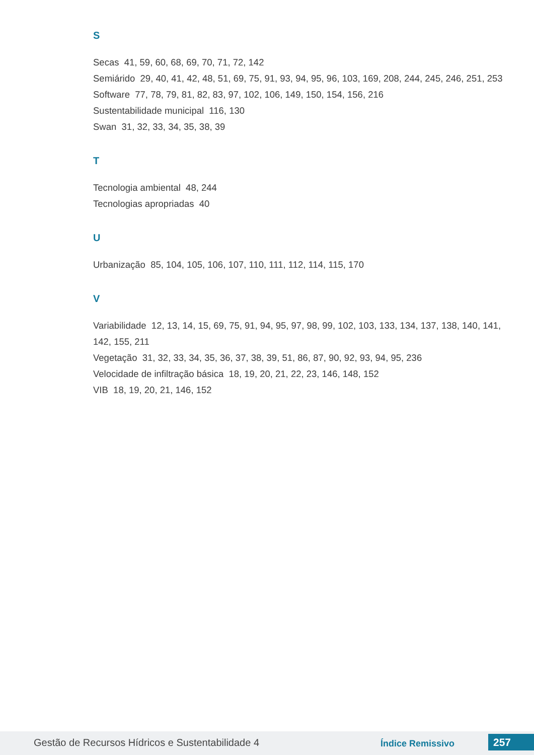S
Secas 41, 59, 60, 68, 69, 70, 71, 72, 142
Semiárido 29, 40, 41, 42, 48, 51, 69, 75, 91, 93, 94, 95, 96, 103, 169, 208, 244, 245, 246, 251, 253
Software 77, 78, 79, 81, 82, 83, 97, 102, 106, 149, 150, 154, 156, 216
Sustentabilidade municipal 116, 130
Swan 31, 32, 33, 34, 35, 38, 39
T
Tecnologia ambiental 48, 244
Tecnologias apropriadas 40
U
Urbanização 85, 104, 105, 106, 107, 110, 111, 112, 114, 115, 170
V
Variabilidade 12, 13, 14, 15, 69, 75, 91, 94, 95, 97, 98, 99, 102, 103, 133, 134, 137, 138, 140, 141, 142, 155, 211
Vegetação 31, 32, 33, 34, 35, 36, 37, 38, 39, 51, 86, 87, 90, 92, 93, 94, 95, 236
Velocidade de infiltração básica 18, 19, 20, 21, 22, 23, 146, 148, 152
VIB 18, 19, 20, 21, 146, 152
Gestão de Recursos Hídricos e Sustentabilidade 4 Índice Remissivo 257